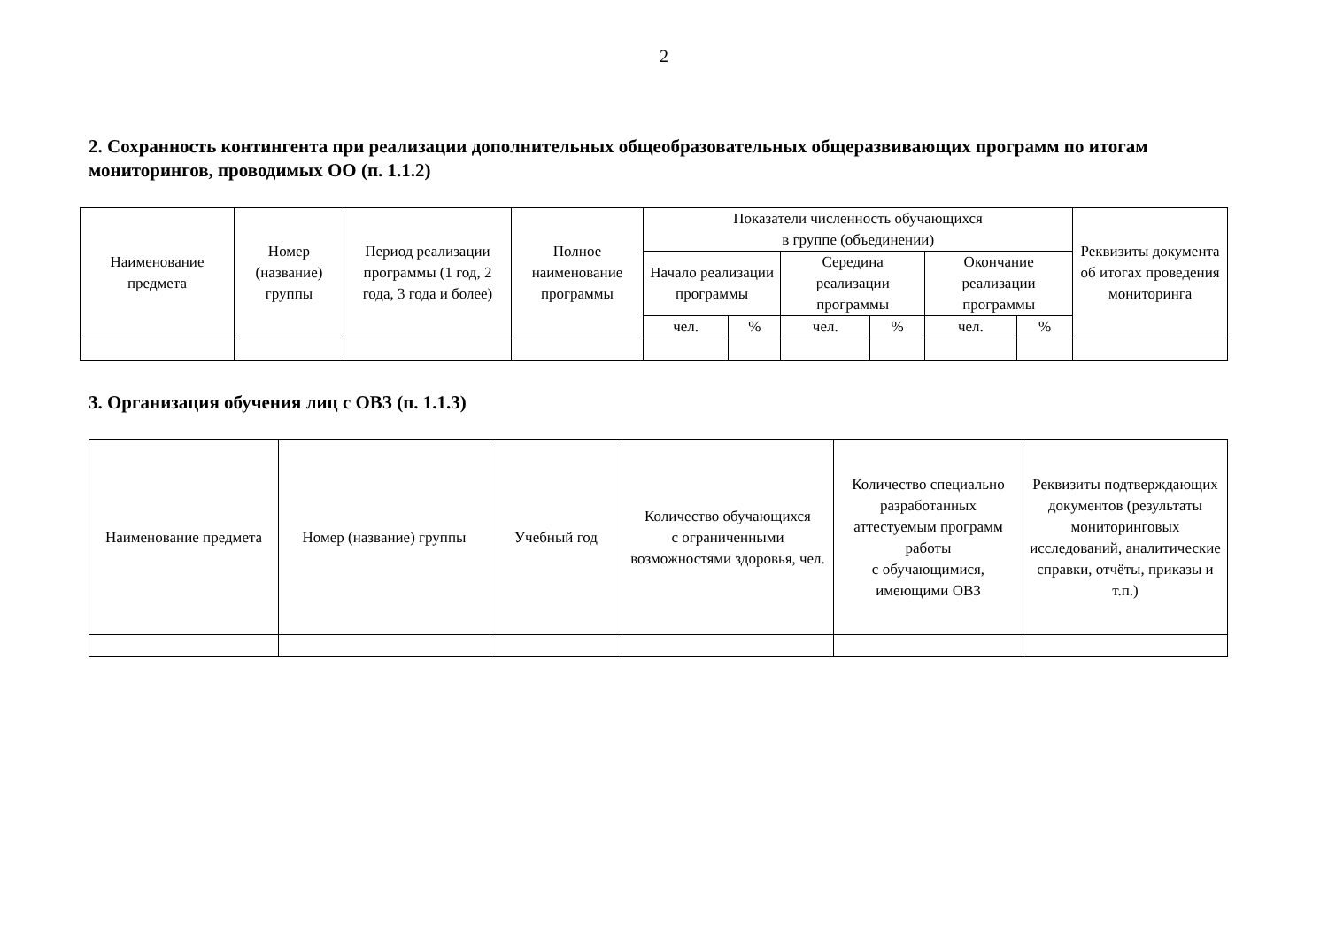2
2. Сохранность контингента при реализации дополнительных общеобразовательных общеразвивающих программ по итогам мониторингов, проводимых ОО (п. 1.1.2)
| Наименование предмета | Номер (название) группы | Период реализации программы (1 год, 2 года, 3 года и более) | Полное наименование программы | Показатели численность обучающихся в группе (объединении) | | | | | | Реквизиты документа об итогах проведения мониторинга |
| --- | --- | --- | --- | --- | --- | --- | --- | --- | --- | --- |
| | | | | Начало реализации программы | | Середина реализации программы | | Окончание реализации программы | | |
| | | | | чел. | % | чел. | % | чел. | % | |
3. Организация обучения лиц с ОВЗ (п. 1.1.3)
| Наименование предмета | Номер (название) группы | Учебный год | Количество обучающихся с ограниченными возможностями здоровья, чел. | Количество специально разработанных аттестуемым программ работы с обучающимися, имеющими ОВЗ | Реквизиты подтверждающих документов (результаты мониторинговых исследований, аналитические справки, отчёты, приказы и т.п.) |
| --- | --- | --- | --- | --- | --- |